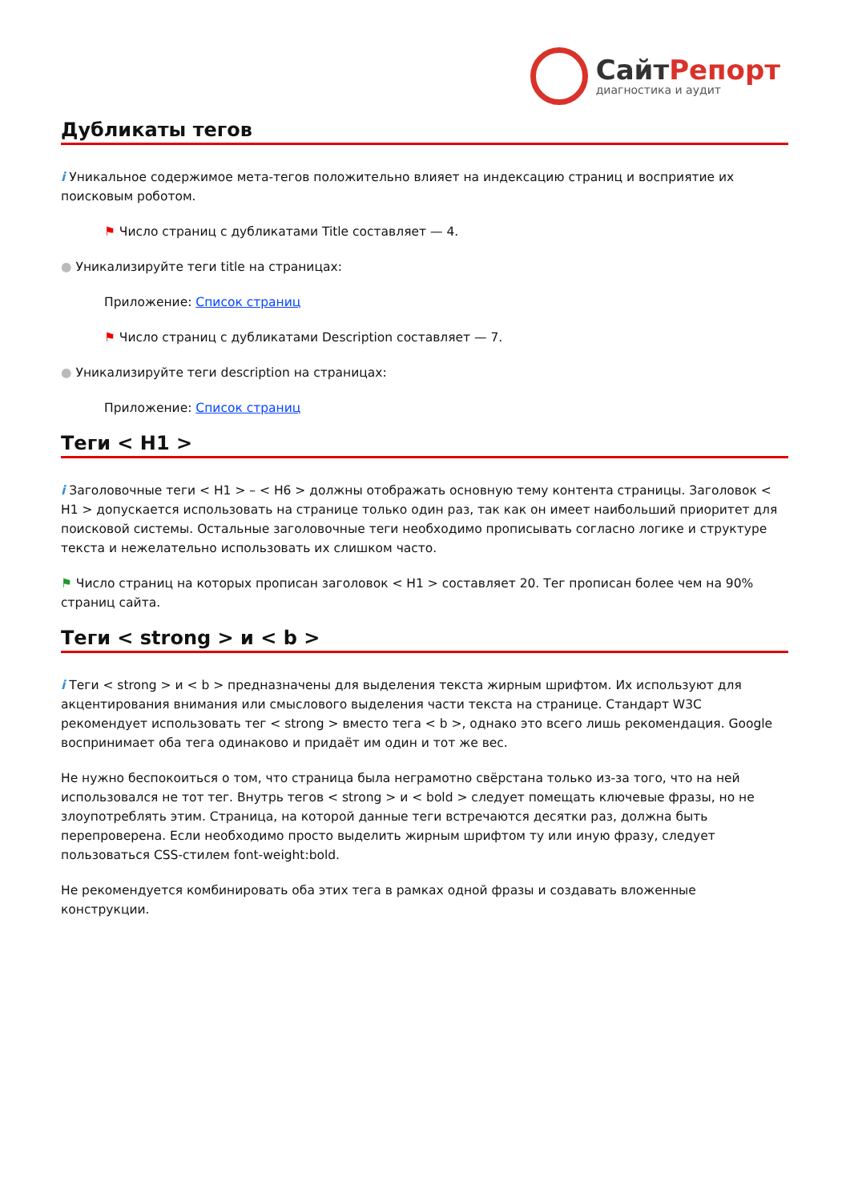СайтРепорт
диагностика и аудит
Дубликаты тегов
i Уникальное содержимое мета-тегов положительно влияет на индексацию страниц и восприятие их поисковым роботом.
⚑ Число страниц с дубликатами Title составляет — 4.
● Уникализируйте теги title на страницах:
Приложение: Список страниц
⚑ Число страниц с дубликатами Description составляет — 7.
● Уникализируйте теги description на страницах:
Приложение: Список страниц
Теги < H1 >
i Заголовочные теги < H1 > – < H6 > должны отображать основную тему контента страницы. Заголовок < H1 > допускается использовать на странице только один раз, так как он имеет наибольший приоритет для поисковой системы. Остальные заголовочные теги необходимо прописывать согласно логике и структуре текста и нежелательно использовать их слишком часто.
⚑ Число страниц на которых прописан заголовок < H1 > составляет 20. Тег прописан более чем на 90% страниц сайта.
Теги < strong > и < b >
i Теги < strong > и < b > предназначены для выделения текста жирным шрифтом. Их используют для акцентирования внимания или смыслового выделения части текста на странице. Стандарт W3C рекомендует использовать тег < strong > вместо тега < b >, однако это всего лишь рекомендация. Google воспринимает оба тега одинаково и придаёт им один и тот же вес.
Не нужно беспокоиться о том, что страница была неграмотно свёрстана только из-за того, что на ней использовался не тот тег. Внутрь тегов < strong > и < bold > следует помещать ключевые фразы, но не злоупотреблять этим. Страница, на которой данные теги встречаются десятки раз, должна быть перепроверена. Если необходимо просто выделить жирным шрифтом ту или иную фразу, следует пользоваться CSS-стилем font-weight:bold.
Не рекомендуется комбинировать оба этих тега в рамках одной фразы и создавать вложенные конструкции.